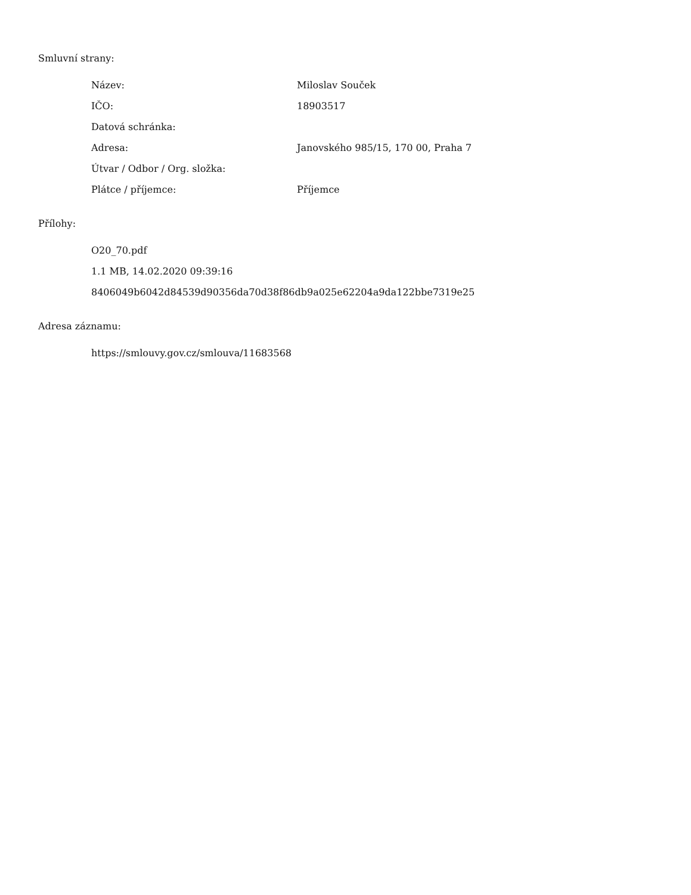Smluvní strany:
| Název: | Miloslav Souček |
| IČO: | 18903517 |
| Datová schránka: | |
| Adresa: | Janovského 985/15, 170 00, Praha 7 |
| Útvar / Odbor / Org. složka: | |
| Plátce / příjemce: | Příjemce |
Přílohy:
O20_70.pdf
1.1 MB, 14.02.2020 09:39:16
8406049b6042d84539d90356da70d38f86db9a025e62204a9da122bbe7319e25
Adresa záznamu:
https://smlouvy.gov.cz/smlouva/11683568